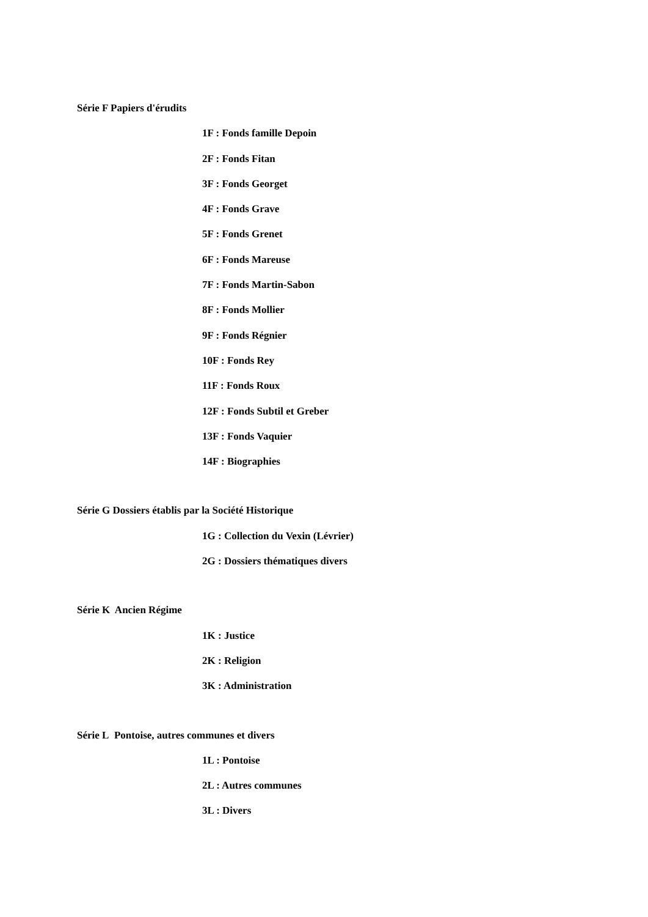Série F Papiers d'érudits
1F : Fonds famille Depoin
2F : Fonds Fitan
3F : Fonds Georget
4F : Fonds Grave
5F : Fonds Grenet
6F : Fonds Mareuse
7F : Fonds Martin-Sabon
8F : Fonds Mollier
9F : Fonds Régnier
10F : Fonds Rey
11F : Fonds Roux
12F : Fonds Subtil et Greber
13F : Fonds Vaquier
14F : Biographies
Série G Dossiers établis par la Société Historique
1G : Collection du Vexin (Lévrier)
2G : Dossiers thématiques divers
Série K Ancien Régime
1K : Justice
2K : Religion
3K : Administration
Série L Pontoise, autres communes et divers
1L : Pontoise
2L : Autres communes
3L : Divers